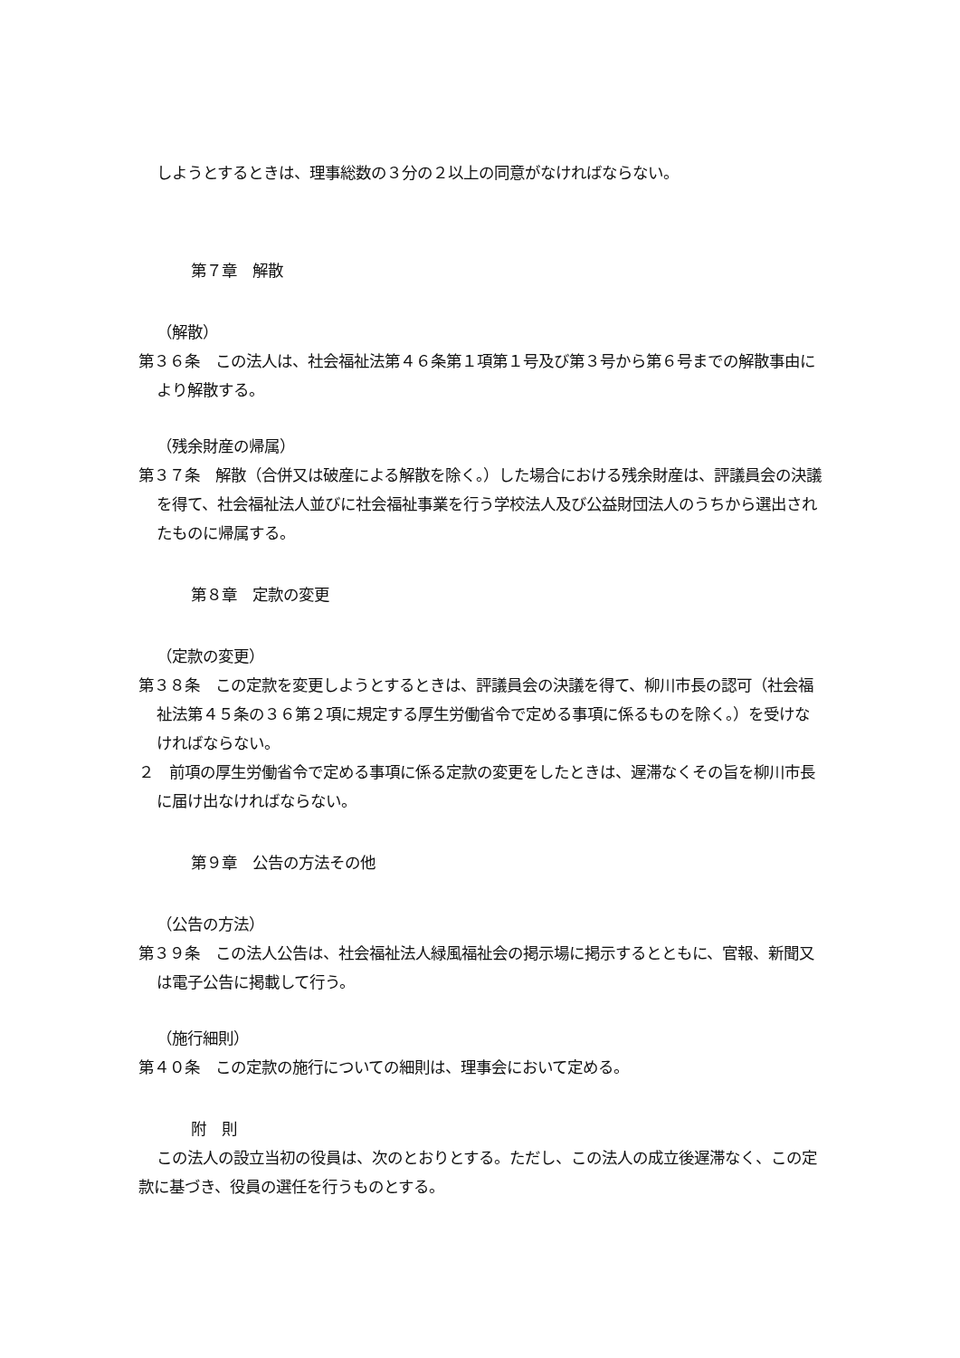しようとするときは、理事総数の３分の２以上の同意がなければならない。
第７章　解散
（解散）
第３６条　この法人は、社会福祉法第４６条第１項第１号及び第３号から第６号までの解散事由により解散する。
（残余財産の帰属）
第３７条　解散（合併又は破産による解散を除く。）した場合における残余財産は、評議員会の決議を得て、社会福祉法人並びに社会福祉事業を行う学校法人及び公益財団法人のうちから選出されたものに帰属する。
第８章　定款の変更
（定款の変更）
第３８条　この定款を変更しようとするときは、評議員会の決議を得て、柳川市長の認可（社会福祉法第４５条の３６第２項に規定する厚生労働省令で定める事項に係るものを除く。）を受けなければならない。
２　前項の厚生労働省令で定める事項に係る定款の変更をしたときは、遅滞なくその旨を柳川市長に届け出なければならない。
第９章　公告の方法その他
（公告の方法）
第３９条　この法人公告は、社会福祉法人緑風福祉会の掲示場に掲示するとともに、官報、新聞又は電子公告に掲載して行う。
（施行細則）
第４０条　この定款の施行についての細則は、理事会において定める。
附　則
この法人の設立当初の役員は、次のとおりとする。ただし、この法人の成立後遅滞なく、この定款に基づき、役員の選任を行うものとする。